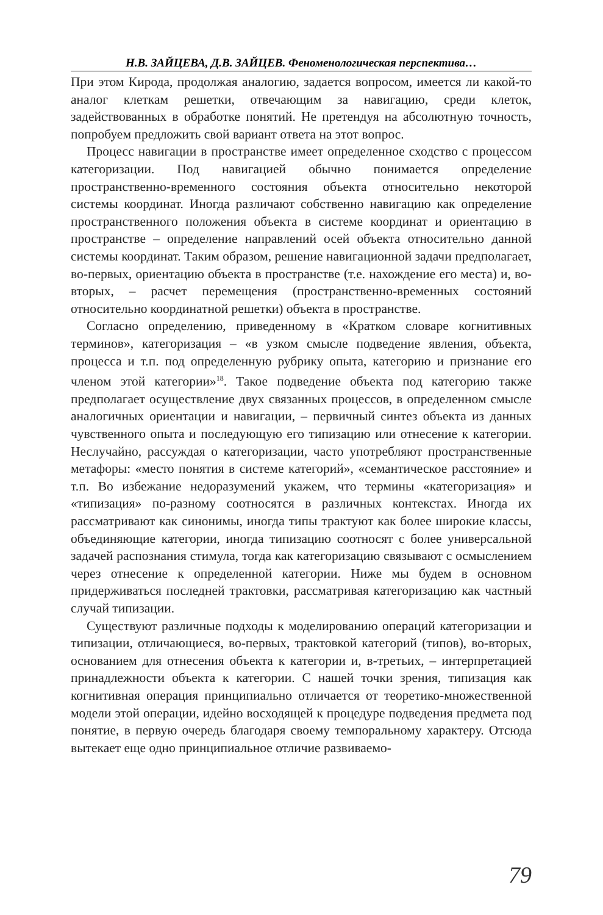Н.В. ЗАЙЦЕВА, Д.В. ЗАЙЦЕВ. Феноменологическая перспектива…
При этом Кирода, продолжая аналогию, задается вопросом, имеется ли какой-то аналог клеткам решетки, отвечающим за навигацию, среди клеток, задействованных в обработке понятий. Не претендуя на абсолютную точность, попробуем предложить свой вариант ответа на этот вопрос.
Процесс навигации в пространстве имеет определенное сходство с процессом категоризации. Под навигацией обычно понимается определение пространственно-временного состояния объекта относительно некоторой системы координат. Иногда различают собственно навигацию как определение пространственного положения объекта в системе координат и ориентацию в пространстве – определение направлений осей объекта относительно данной системы координат. Таким образом, решение навигационной задачи предполагает, во-первых, ориентацию объекта в пространстве (т.е. нахождение его места) и, во-вторых, – расчет перемещения (пространственно-временных состояний относительно координатной решетки) объекта в пространстве.
Согласно определению, приведенному в «Кратком словаре когнитивных терминов», категоризация – «в узком смысле подведение явления, объекта, процесса и т.п. под определенную рубрику опыта, категорию и признание его членом этой категории»<sup>18</sup>. Такое подведение объекта под категорию также предполагает осуществление двух связанных процессов, в определенном смысле аналогичных ориентации и навигации, – первичный синтез объекта из данных чувственного опыта и последующую его типизацию или отнесение к категории. Неслучайно, рассуждая о категоризации, часто употребляют пространственные метафоры: «место понятия в системе категорий», «семантическое расстояние» и т.п. Во избежание недоразумений укажем, что термины «категоризация» и «типизация» по-разному соотносятся в различных контекстах. Иногда их рассматривают как синонимы, иногда типы трактуют как более широкие классы, объединяющие категории, иногда типизацию соотносят с более универсальной задачей распознания стимула, тогда как категоризацию связывают с осмыслением через отнесение к определенной категории. Ниже мы будем в основном придерживаться последней трактовки, рассматривая категоризацию как частный случай типизации.
Существуют различные подходы к моделированию операций категоризации и типизации, отличающиеся, во-первых, трактовкой категорий (типов), во-вторых, основанием для отнесения объекта к категории и, в-третьих, – интерпретацией принадлежности объекта к категории. С нашей точки зрения, типизация как когнитивная операция принципиально отличается от теоретико-множественной модели этой операции, идейно восходящей к процедуре подведения предмета под понятие, в первую очередь благодаря своему темпоральному характеру. Отсюда вытекает еще одно принципиальное отличие развиваемо-
79